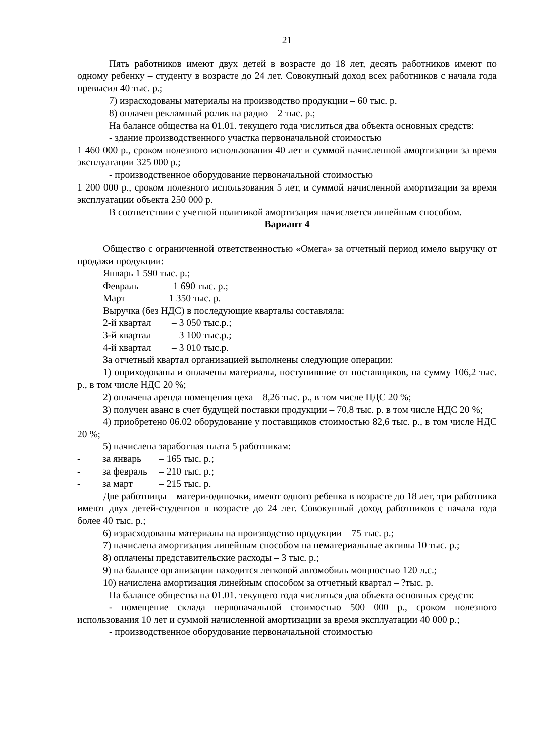21
Пять работников имеют двух детей в возрасте до 18 лет, десять работников имеют по одному ребенку – студенту в возрасте до 24 лет. Совокупный доход всех работников с начала года превысил 40 тыс. р.;
7) израсходованы материалы на производство продукции – 60 тыс. р.
8) оплачен рекламный ролик на радио – 2 тыс. р.;
На балансе общества на 01.01. текущего года числиться два объекта основных средств:
- здание производственного участка первоначальной стоимостью
1 460 000 р., сроком полезного использования 40 лет и суммой начисленной амортизации за время эксплуатации 325 000 р.;
- производственное оборудование первоначальной стоимостью
1 200 000 р., сроком полезного использования 5 лет, и суммой начисленной амортизации за время эксплуатации объекта 250 000 р.
В соответствии с учетной политикой амортизация начисляется линейным способом.
Вариант 4
Общество с ограниченной ответственностью «Омега» за отчетный период имело выручку от продажи продукции:
Январь 1 590 тыс. р.;
Февраль 1 690 тыс. р.;
Март 1 350 тыс. р.
Выручка (без НДС) в последующие кварталы составляла:
2-й квартал – 3 050 тыс.р.;
3-й квартал – 3 100 тыс.р.;
4-й квартал – 3 010 тыс.р.
За отчетный квартал организацией выполнены следующие операции:
1) оприходованы и оплачены материалы, поступившие от поставщиков, на сумму 106,2 тыс. р., в том числе НДС 20 %;
2) оплачена аренда помещения цеха – 8,26 тыс. р., в том числе НДС 20 %;
3) получен аванс в счет будущей поставки продукции – 70,8 тыс. р. в том числе НДС 20 %;
4) приобретено 06.02 оборудование у поставщиков стоимостью 82,6 тыс. р., в том числе НДС 20 %;
5) начислена заработная плата 5 работникам:
- за январь – 165 тыс. р.;
- за февраль – 210 тыс. р.;
- за март – 215 тыс. р.
Две работницы – матери-одиночки, имеют одного ребенка в возрасте до 18 лет, три работника имеют двух детей-студентов в возрасте до 24 лет. Совокупный доход работников с начала года более 40 тыс. р.;
6) израсходованы материалы на производство продукции – 75 тыс. р.;
7) начислена амортизация линейным способом на нематериальные активы 10 тыс. р.;
8) оплачены представительские расходы – 3 тыс. р.;
9) на балансе организации находится легковой автомобиль мощностью 120 л.с.;
10) начислена амортизация линейным способом за отчетный квартал – ?тыс. р.
На балансе общества на 01.01. текущего года числиться два объекта основных средств:
- помещение склада первоначальной стоимостью 500 000 р., сроком полезного использования 10 лет и суммой начисленной амортизации за время эксплуатации 40 000 р.;
- производственное оборудование первоначальной стоимостью